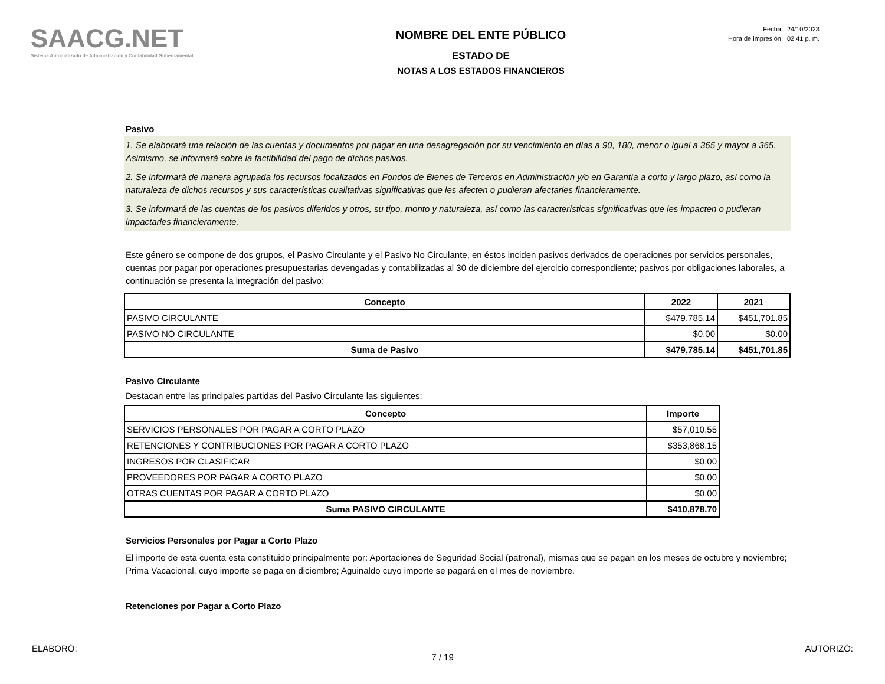SAACG.NET
Sistema Automatizado de Administración y Contabilidad Gubernamental
NOMBRE DEL ENTE PÚBLICO
ESTADO DE
NOTAS A LOS ESTADOS FINANCIEROS
| Fecha | 24/10/2023 |
| Hora de impresión | 02:41 p. m. |
Pasivo
1. Se elaborará una relación de las cuentas y documentos por pagar en una desagregación por su vencimiento en días a 90, 180, menor o igual a 365 y mayor a 365. Asimismo, se informará sobre la factibilidad del pago de dichos pasivos.
2. Se informará de manera agrupada los recursos localizados en Fondos de Bienes de Terceros en Administración y/o en Garantía a corto y largo plazo, así como la naturaleza de dichos recursos y sus características cualitativas significativas que les afecten o pudieran afectarles financieramente.
3. Se informará de las cuentas de los pasivos diferidos y otros, su tipo, monto y naturaleza, así como las características significativas que les impacten o pudieran impactarles financieramente.
Este género se compone de dos grupos, el Pasivo Circulante y el Pasivo No Circulante, en éstos inciden pasivos derivados de operaciones por servicios personales, cuentas por pagar por operaciones presupuestarias devengadas y contabilizadas al 30 de diciembre del ejercicio correspondiente; pasivos por obligaciones laborales, a continuación se presenta la integración del pasivo:
| Concepto | 2022 | 2021 |
| --- | --- | --- |
| PASIVO CIRCULANTE | $479,785.14 | $451,701.85 |
| PASIVO NO CIRCULANTE | $0.00 | $0.00 |
| Suma de Pasivo | $479,785.14 | $451,701.85 |
Pasivo Circulante
Destacan entre las principales partidas del Pasivo Circulante las siguientes:
| Concepto | Importe |
| --- | --- |
| SERVICIOS PERSONALES POR PAGAR A CORTO PLAZO | $57,010.55 |
| RETENCIONES Y CONTRIBUCIONES POR PAGAR A CORTO PLAZO | $353,868.15 |
| INGRESOS POR CLASIFICAR | $0.00 |
| PROVEEDORES POR PAGAR A CORTO PLAZO | $0.00 |
| OTRAS CUENTAS POR PAGAR A CORTO PLAZO | $0.00 |
| Suma PASIVO CIRCULANTE | $410,878.70 |
Servicios Personales por Pagar a Corto Plazo
El importe de esta cuenta esta constituido principalmente por: Aportaciones de Seguridad Social (patronal), mismas que se pagan en los meses de octubre y noviembre; Prima Vacacional, cuyo importe se paga en diciembre; Aguinaldo cuyo importe se pagará en el mes de noviembre.
Retenciones por Pagar a Corto Plazo
ELABORÓ: AUTORIZÓ:
7 / 19